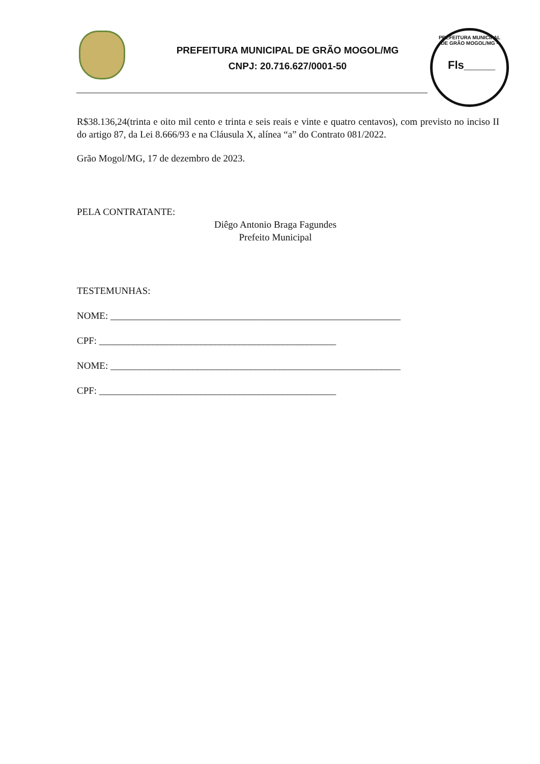PREFEITURA MUNICIPAL DE GRÃO MOGOL/MG
CNPJ: 20.716.627/0001-50
PREFEITURA MUNICIPAL DE GRÃO MOGOL/MG -
Fls_____
R$38.136,24(trinta e oito mil cento e trinta e seis reais e vinte e quatro centavos), com previsto no inciso II do artigo 87, da Lei 8.666/93 e na Cláusula X, alínea “a” do Contrato 081/2022.
Grão Mogol/MG, 17 de dezembro de 2023.
PELA CONTRATANTE:
Diêgo Antonio Braga Fagundes
Prefeito Municipal
TESTEMUNHAS:
NOME: ____________________________________________________________
CPF: _________________________________________________
NOME: ____________________________________________________________
CPF: _________________________________________________